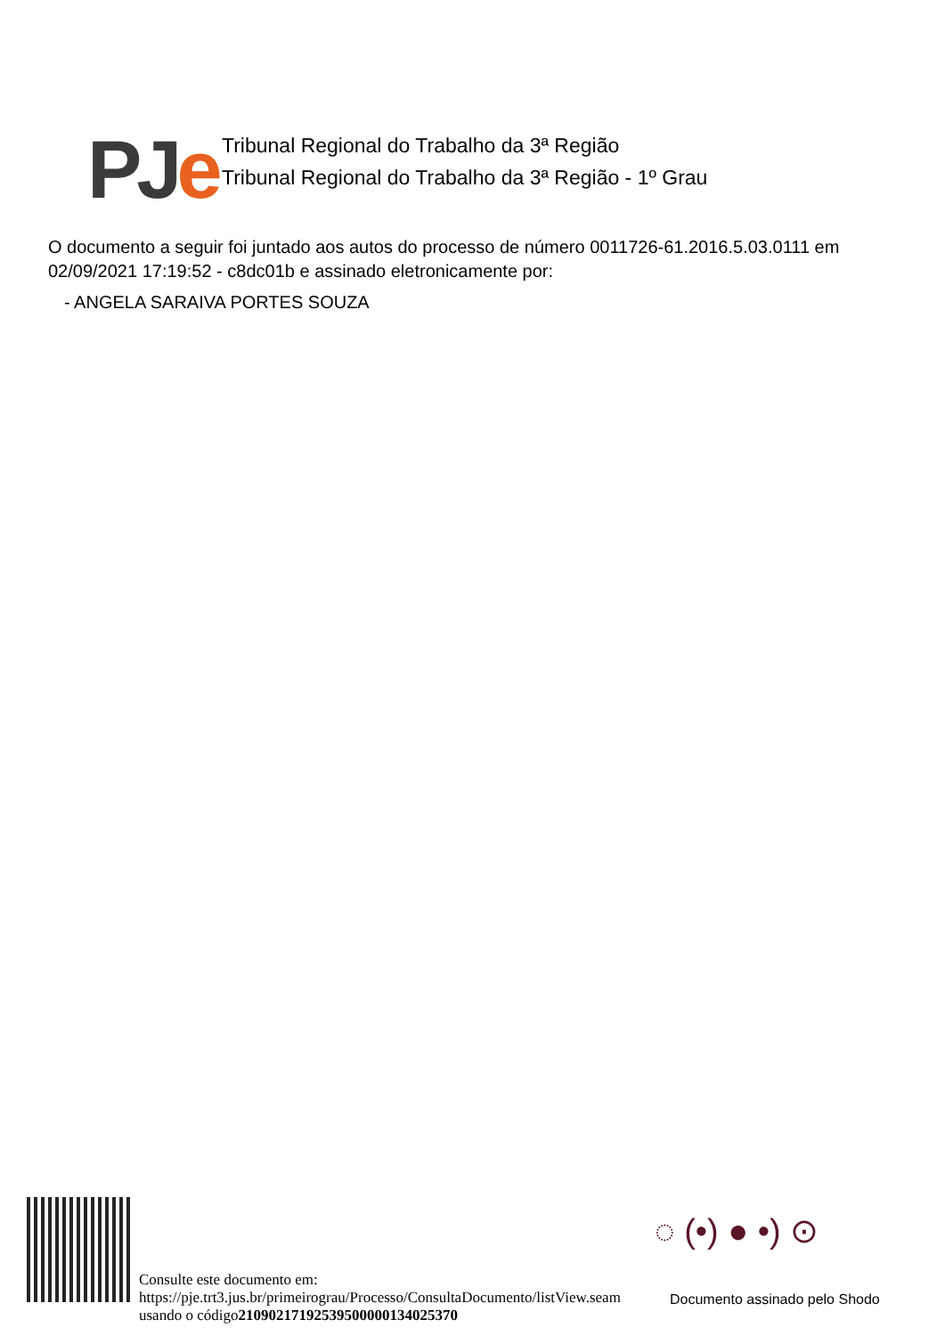PJe
Tribunal Regional do Trabalho da 3ª Região
Tribunal Regional do Trabalho da 3ª Região - 1º Grau
O documento a seguir foi juntado aos autos do processo de número 0011726-61.2016.5.03.0111 em 02/09/2021 17:19:52 - c8dc01b e assinado eletronicamente por:
- ANGELA SARAIVA PORTES SOUZA
Consulte este documento em:
https://pje.trt3.jus.br/primeirograu/Processo/ConsultaDocumento/listView.seam
usando o código21090217192539500000134025370
◌ (•) ● •) ⊙
Documento assinado pelo Shodo